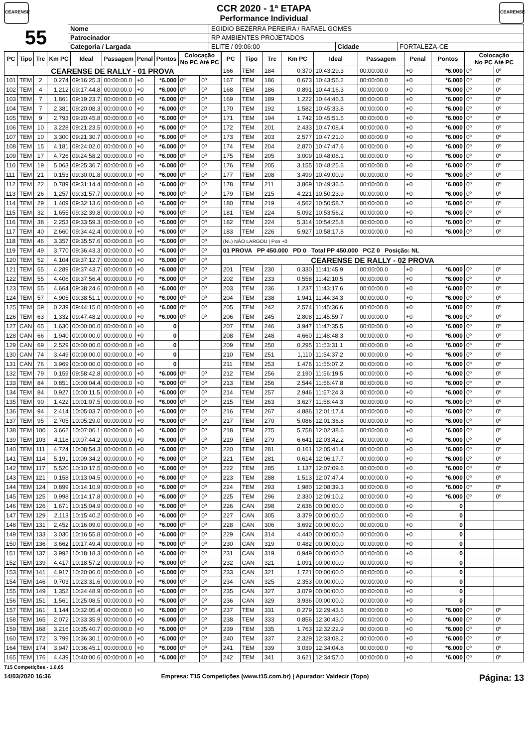CEARENSE
CCR 2020 - 1ª ETAPA
Performance Individual
CEARENSE
55
| Nome | EGIDIO BEZERRA PEREIRA / RAFAEL GOMES | | | |
| Patrocinador | RP AMBIENTES PROJETADOS | | | |
| Categoria / Largada | | ELITE / 09:06:00 | Cidade | FORTALEZA-CE |
| PC | Tipo | Trc | Km PC | Ideal | Passagem | Penal | Pontos | Colocação No PC Até PC | |
| --- | --- | --- | --- | --- | --- | --- | --- | --- | --- |
| CEARENSE DE RALLY - 01 PROVA | | | | | | | | | |
| 101 | TEM | 2 | 0,274 | 09:16:25.3 | 00:00:00.0 | +0 | *6.000 | 0º | 0º |
| 102 | TEM | 4 | 1,212 | 09:17:44.8 | 00:00:00.0 | +0 | *6.000 | 0º | 0º |
| 103 | TEM | 7 | 1,861 | 09:19:23.7 | 00:00:00.0 | +0 | *6.000 | 0º | 0º |
| 104 | TEM | 7 | 2,381 | 09:20:08.3 | 00:00:00.0 | +0 | *6.000 | 0º | 0º |
| 105 | TEM | 9 | 2,793 | 09:20:45.8 | 00:00:00.0 | +0 | *6.000 | 0º | 0º |
| 106 | TEM | 10 | 3,228 | 09:21:23.5 | 00:00:00.0 | +0 | *6.000 | 0º | 0º |
| 107 | TEM | 10 | 3,300 | 09:21:30.7 | 00:00:00.0 | +0 | *6.000 | 0º | 0º |
| 108 | TEM | 15 | 4,181 | 09:24:02.0 | 00:00:00.0 | +0 | *6.000 | 0º | 0º |
| 109 | TEM | 17 | 4,726 | 09:24:58.2 | 00:00:00.0 | +0 | *6.000 | 0º | 0º |
| 110 | TEM | 19 | 5,063 | 09:25:36.7 | 00:00:00.0 | +0 | *6.000 | 0º | 0º |
| 111 | TEM | 21 | 0,153 | 09:30:01.8 | 00:00:00.0 | +0 | *6.000 | 0º | 0º |
| 112 | TEM | 22 | 0,789 | 09:31:14.4 | 00:00:00.0 | +0 | *6.000 | 0º | 0º |
| 113 | TEM | 26 | 1,257 | 09:31:57.7 | 00:00:00.0 | +0 | *6.000 | 0º | 0º |
| 114 | TEM | 29 | 1,409 | 09:32:13.6 | 00:00:00.0 | +0 | *6.000 | 0º | 0º |
| 115 | TEM | 32 | 1,655 | 09:32:39.8 | 00:00:00.0 | +0 | *6.000 | 0º | 0º |
| 116 | TEM | 38 | 2,253 | 09:33:59.3 | 00:00:00.0 | +0 | *6.000 | 0º | 0º |
| 117 | TEM | 40 | 2,660 | 09:34:42.4 | 00:00:00.0 | +0 | *6.000 | 0º | 0º |
| 118 | TEM | 46 | 3,357 | 09:35:57.6 | 00:00:00.0 | +0 | *6.000 | 0º | 0º |
| 119 | TEM | 49 | 3,770 | 09:36:43.3 | 00:00:00.0 | +0 | *6.000 | 0º | 0º |
| 120 | TEM | 52 | 4,104 | 09:37:12.7 | 00:00:00.0 | +0 | *6.000 | 0º | 0º |
| 121 | TEM | 55 | 4,289 | 09:37:43.7 | 00:00:00.0 | +0 | *6.000 | 0º | 0º |
| 122 | TEM | 55 | 4,406 | 09:37:56.4 | 00:00:00.0 | +0 | *6.000 | 0º | 0º |
| 123 | TEM | 55 | 4,664 | 09:38:24.6 | 00:00:00.0 | +0 | *6.000 | 0º | 0º |
| 124 | TEM | 57 | 4,905 | 09:38:51.1 | 00:00:00.0 | +0 | *6.000 | 0º | 0º |
| 125 | TEM | 59 | 0,239 | 09:44:15.0 | 00:00:00.0 | +0 | *6.000 | 0º | 0º |
| 126 | TEM | 63 | 1,332 | 09:47:48.2 | 00:00:00.0 | +0 | *6.000 | 0º | 0º |
| 127 | CAN | 65 | 1,630 | 00:00:00.0 | 00:00:00.0 | +0 | 0 | | |
| 128 | CAN | 66 | 1,940 | 00:00:00.0 | 00:00:00.0 | +0 | 0 | | |
| 129 | CAN | 69 | 2,529 | 00:00:00.0 | 00:00:00.0 | +0 | 0 | | |
| 130 | CAN | 74 | 3,449 | 00:00:00.0 | 00:00:00.0 | +0 | 0 | | |
| 131 | CAN | 76 | 3,969 | 00:00:00.0 | 00:00:00.0 | +0 | 0 | | |
| 132 | TEM | 79 | 0,159 | 09:58:42.8 | 00:00:00.0 | +0 | *6.000 | 0º | 0º |
| 133 | TEM | 84 | 0,851 | 10:00:04.4 | 00:00:00.0 | +0 | *6.000 | 0º | 0º |
| 134 | TEM | 84 | 0,927 | 10:00:11.5 | 00:00:00.0 | +0 | *6.000 | 0º | 0º |
| 135 | TEM | 90 | 1,422 | 10:01:07.5 | 00:00:00.0 | +0 | *6.000 | 0º | 0º |
| 136 | TEM | 94 | 2,414 | 10:05:03.7 | 00:00:00.0 | +0 | *6.000 | 0º | 0º |
| 137 | TEM | 95 | 2,705 | 10:05:29.0 | 00:00:00.0 | +0 | *6.000 | 0º | 0º |
| 138 | TEM | 100 | 3,662 | 10:07:06.1 | 00:00:00.0 | +0 | *6.000 | 0º | 0º |
| 139 | TEM | 103 | 4,118 | 10:07:44.2 | 00:00:00.0 | +0 | *6.000 | 0º | 0º |
| 140 | TEM | 111 | 4,724 | 10:08:54.3 | 00:00:00.0 | +0 | *6.000 | 0º | 0º |
| 141 | TEM | 114 | 5,191 | 10:09:34.2 | 00:00:00.0 | +0 | *6.000 | 0º | 0º |
| 142 | TEM | 117 | 5,520 | 10:10:17.5 | 00:00:00.0 | +0 | *6.000 | 0º | 0º |
| 143 | TEM | 121 | 0,158 | 10:13:04.5 | 00:00:00.0 | +0 | *6.000 | 0º | 0º |
| 144 | TEM | 124 | 0,899 | 10:14:10.9 | 00:00:00.0 | +0 | *6.000 | 0º | 0º |
| 145 | TEM | 125 | 0,998 | 10:14:17.8 | 00:00:00.0 | +0 | *6.000 | 0º | 0º |
| 146 | TEM | 126 | 1,671 | 10:15:04.9 | 00:00:00.0 | +0 | *6.000 | 0º | 0º |
| 147 | TEM | 129 | 2,113 | 10:15:40.2 | 00:00:00.0 | +0 | *6.000 | 0º | 0º |
| 148 | TEM | 131 | 2,452 | 10:16:09.0 | 00:00:00.0 | +0 | *6.000 | 0º | 0º |
| 149 | TEM | 133 | 3,030 | 10:16:55.8 | 00:00:00.0 | +0 | *6.000 | 0º | 0º |
| 150 | TEM | 136 | 3,662 | 10:17:49.4 | 00:00:00.0 | +0 | *6.000 | 0º | 0º |
| 151 | TEM | 137 | 3,992 | 10:18:18.3 | 00:00:00.0 | +0 | *6.000 | 0º | 0º |
| 152 | TEM | 139 | 4,417 | 10:18:57.2 | 00:00:00.0 | +0 | *6.000 | 0º | 0º |
| 153 | TEM | 141 | 4,917 | 10:20:06.0 | 00:00:00.0 | +0 | *6.000 | 0º | 0º |
| 154 | TEM | 146 | 0,703 | 10:23:31.6 | 00:00:00.0 | +0 | *6.000 | 0º | 0º |
| 155 | TEM | 149 | 1,352 | 10:24:48.9 | 00:00:00.0 | +0 | *6.000 | 0º | 0º |
| 156 | TEM | 151 | 1,561 | 10:25:08.5 | 00:00:00.0 | +0 | *6.000 | 0º | 0º |
| 157 | TEM | 161 | 1,144 | 10:32:05.4 | 00:00:00.0 | +0 | *6.000 | 0º | 0º |
| 158 | TEM | 165 | 2,072 | 10:33:35.9 | 00:00:00.0 | +0 | *6.000 | 0º | 0º |
| 159 | TEM | 168 | 3,216 | 10:35:40.7 | 00:00:00.0 | +0 | *6.000 | 0º | 0º |
| 160 | TEM | 172 | 3,799 | 10:36:30.1 | 00:00:00.0 | +0 | *6.000 | 0º | 0º |
| 164 | TEM | 174 | 3,947 | 10:36:45.1 | 00:00:00.0 | +0 | *6.000 | 0º | 0º |
| 165 | TEM | 176 | 4,439 | 10:40:00.6 | 00:00:00.0 | +0 | *6.000 | 0º | 0º |
| PC | Tipo | Trc | Km PC | Ideal | Passagem | Penal | Pontos | Colocação No PC Até PC | |
| --- | --- | --- | --- | --- | --- | --- | --- | --- | --- |
| 166 | TEM | 184 | 0,370 | 10:43:29.3 | 00:00:00.0 | +0 | *6.000 | 0º | 0º |
| 167 | TEM | 186 | 0,673 | 10:43:56.2 | 00:00:00.0 | +0 | *6.000 | 0º | 0º |
| 168 | TEM | 186 | 0,891 | 10:44:16.3 | 00:00:00.0 | +0 | *6.000 | 0º | 0º |
| 169 | TEM | 189 | 1,222 | 10:44:46.3 | 00:00:00.0 | +0 | *6.000 | 0º | 0º |
| 170 | TEM | 192 | 1,582 | 10:45:33.8 | 00:00:00.0 | +0 | *6.000 | 0º | 0º |
| 171 | TEM | 194 | 1,742 | 10:45:51.5 | 00:00:00.0 | +0 | *6.000 | 0º | 0º |
| 172 | TEM | 201 | 2,433 | 10:47:08.4 | 00:00:00.0 | +0 | *6.000 | 0º | 0º |
| 173 | TEM | 203 | 2,577 | 10:47:21.0 | 00:00:00.0 | +0 | *6.000 | 0º | 0º |
| 174 | TEM | 204 | 2,870 | 10:47:47.6 | 00:00:00.0 | +0 | *6.000 | 0º | 0º |
| 175 | TEM | 205 | 3,009 | 10:48:06.1 | 00:00:00.0 | +0 | *6.000 | 0º | 0º |
| 176 | TEM | 205 | 3,155 | 10:48:25.6 | 00:00:00.0 | +0 | *6.000 | 0º | 0º |
| 177 | TEM | 208 | 3,499 | 10:49:00.9 | 00:00:00.0 | +0 | *6.000 | 0º | 0º |
| 178 | TEM | 211 | 3,869 | 10:49:36.5 | 00:00:00.0 | +0 | *6.000 | 0º | 0º |
| 179 | TEM | 215 | 4,221 | 10:50:23.9 | 00:00:00.0 | +0 | *6.000 | 0º | 0º |
| 180 | TEM | 219 | 4,562 | 10:50:58.7 | 00:00:00.0 | +0 | *6.000 | 0º | 0º |
| 181 | TEM | 224 | 5,092 | 10:53:56.2 | 00:00:00.0 | +0 | *6.000 | 0º | 0º |
| 182 | TEM | 224 | 5,314 | 10:54:25.8 | 00:00:00.0 | +0 | *6.000 | 0º | 0º |
| 183 | TEM | 226 | 5,927 | 10:58:17.8 | 00:00:00.0 | +0 | *6.000 | 0º | 0º |
| (NL) NÃO LARGOU / Pon +0 | | | | | | | | | |
| 01 PROVA PP 450.000 PD 0 Total PP 450.000 PCZ 0 Posição: NL | | | | | | | | | |
| CEARENSE DE RALLY - 02 PROVA | | | | | | | | | |
| 201 | TEM | 230 | 0,330 | 11:41:45.9 | 00:00:00.0 | +0 | *6.000 | 0º | 0º |
| 202 | TEM | 233 | 0,558 | 11:42:10.5 | 00:00:00.0 | +0 | *6.000 | 0º | 0º |
| 203 | TEM | 236 | 1,237 | 11:43:17.6 | 00:00:00.0 | +0 | *6.000 | 0º | 0º |
| 204 | TEM | 238 | 1,941 | 11:44:34.3 | 00:00:00.0 | +0 | *6.000 | 0º | 0º |
| 205 | TEM | 242 | 2,574 | 11:45:36.6 | 00:00:00.0 | +0 | *6.000 | 0º | 0º |
| 206 | TEM | 245 | 2,808 | 11:45:59.7 | 00:00:00.0 | +0 | *6.000 | 0º | 0º |
| 207 | TEM | 246 | 3,947 | 11:47:35.5 | 00:00:00.0 | +0 | *6.000 | 0º | 0º |
| 208 | TEM | 248 | 4,660 | 11:48:48.3 | 00:00:00.0 | +0 | *6.000 | 0º | 0º |
| 209 | TEM | 250 | 0,295 | 11:53:31.1 | 00:00:00.0 | +0 | *6.000 | 0º | 0º |
| 210 | TEM | 251 | 1,110 | 11:54:37.2 | 00:00:00.0 | +0 | *6.000 | 0º | 0º |
| 211 | TEM | 253 | 1,476 | 11:55:07.2 | 00:00:00.0 | +0 | *6.000 | 0º | 0º |
| 212 | TEM | 256 | 2,190 | 11:56:19.5 | 00:00:00.0 | +0 | *6.000 | 0º | 0º |
| 213 | TEM | 256 | 2,544 | 11:56:47.8 | 00:00:00.0 | +0 | *6.000 | 0º | 0º |
| 214 | TEM | 257 | 2,946 | 11:57:24.3 | 00:00:00.0 | +0 | *6.000 | 0º | 0º |
| 215 | TEM | 263 | 3,627 | 11:58:44.3 | 00:00:00.0 | +0 | *6.000 | 0º | 0º |
| 216 | TEM | 267 | 4,886 | 12:01:17.4 | 00:00:00.0 | +0 | *6.000 | 0º | 0º |
| 217 | TEM | 270 | 5,086 | 12:01:36.8 | 00:00:00.0 | +0 | *6.000 | 0º | 0º |
| 218 | TEM | 275 | 5,758 | 12:02:38.6 | 00:00:00.0 | +0 | *6.000 | 0º | 0º |
| 219 | TEM | 279 | 6,641 | 12:03:42.2 | 00:00:00.0 | +0 | *6.000 | 0º | 0º |
| 220 | TEM | 281 | 0,161 | 12:05:41.4 | 00:00:00.0 | +0 | *6.000 | 0º | 0º |
| 221 | TEM | 281 | 0,614 | 12:06:17.7 | 00:00:00.0 | +0 | *6.000 | 0º | 0º |
| 222 | TEM | 285 | 1,137 | 12:07:09.6 | 00:00:00.0 | +0 | *6.000 | 0º | 0º |
| 223 | TEM | 288 | 1,513 | 12:07:47.4 | 00:00:00.0 | +0 | *6.000 | 0º | 0º |
| 224 | TEM | 293 | 1,980 | 12:08:39.3 | 00:00:00.0 | +0 | *6.000 | 0º | 0º |
| 225 | TEM | 296 | 2,330 | 12:09:10.2 | 00:00:00.0 | +0 | *6.000 | 0º | 0º |
| 226 | CAN | 298 | 2,636 | 00:00:00.0 | 00:00:00.0 | +0 | 0 | | |
| 227 | CAN | 305 | 3,379 | 00:00:00.0 | 00:00:00.0 | +0 | 0 | | |
| 228 | CAN | 306 | 3,692 | 00:00:00.0 | 00:00:00.0 | +0 | 0 | | |
| 229 | CAN | 314 | 4,440 | 00:00:00.0 | 00:00:00.0 | +0 | 0 | | |
| 230 | CAN | 319 | 0,482 | 00:00:00.0 | 00:00:00.0 | +0 | 0 | | |
| 231 | CAN | 319 | 0,949 | 00:00:00.0 | 00:00:00.0 | +0 | 0 | | |
| 232 | CAN | 321 | 1,091 | 00:00:00.0 | 00:00:00.0 | +0 | 0 | | |
| 233 | CAN | 321 | 1,721 | 00:00:00.0 | 00:00:00.0 | +0 | 0 | | |
| 234 | CAN | 325 | 2,353 | 00:00:00.0 | 00:00:00.0 | +0 | 0 | | |
| 235 | CAN | 327 | 3,079 | 00:00:00.0 | 00:00:00.0 | +0 | 0 | | |
| 236 | CAN | 329 | 3,936 | 00:00:00.0 | 00:00:00.0 | +0 | 0 | | |
| 237 | TEM | 331 | 0,279 | 12:29:43.6 | 00:00:00.0 | +0 | *6.000 | 0º | 0º |
| 238 | TEM | 333 | 0,856 | 12:30:43.0 | 00:00:00.0 | +0 | *6.000 | 0º | 0º |
| 239 | TEM | 335 | 1,763 | 12:32:22.9 | 00:00:00.0 | +0 | *6.000 | 0º | 0º |
| 240 | TEM | 337 | 2,329 | 12:33:08.2 | 00:00:00.0 | +0 | *6.000 | 0º | 0º |
| 241 | TEM | 339 | 3,039 | 12:34:04.8 | 00:00:00.0 | +0 | *6.000 | 0º | 0º |
| 242 | TEM | 341 | 3,621 | 12:34:57.0 | 00:00:00.0 | +0 | *6.000 | 0º | 0º |
T15 Competições - 1.0.65
14/03/2020 16:36 Empresa: T15 Competições (www.t15.com.br) | Apurador: Valdecir (Topo) Página: 13